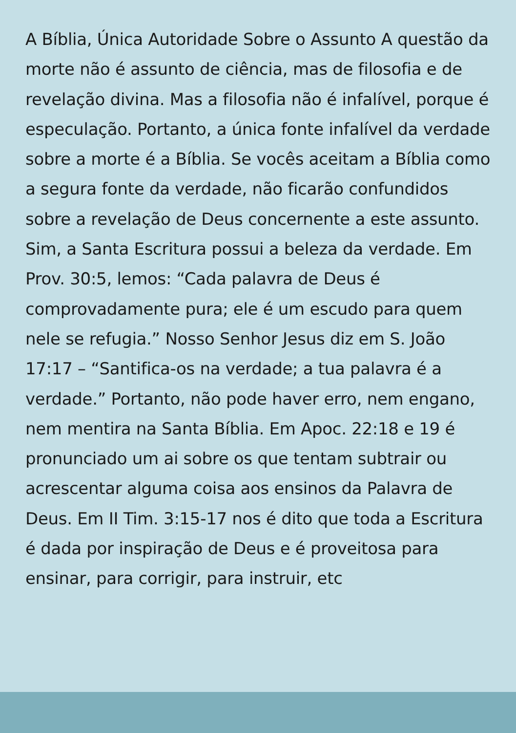A Bíblia, Única Autoridade Sobre o Assunto A questão da morte não é assunto de ciência, mas de filosofia e de revelação divina. Mas a filosofia não é infalível, porque é especulação. Portanto, a única fonte infalível da verdade sobre a morte é a Bíblia. Se vocês aceitam a Bíblia como a segura fonte da verdade, não ficarão confundidos sobre a revelação de Deus concernente a este assunto. Sim, a Santa Escritura possui a beleza da verdade. Em Prov. 30:5, lemos: “Cada palavra de Deus é comprovadamente pura; ele é um escudo para quem nele se refugia.” Nosso Senhor Jesus diz em S. João 17:17 – “Santifica-os na verdade; a tua palavra é a verdade.” Portanto, não pode haver erro, nem engano, nem mentira na Santa Bíblia. Em Apoc. 22:18 e 19 é pronunciado um ai sobre os que tentam subtrair ou acrescentar alguma coisa aos ensinos da Palavra de Deus. Em II Tim. 3:15-17 nos é dito que toda a Escritura é dada por inspiração de Deus e é proveitosa para ensinar, para corrigir, para instruir, etc